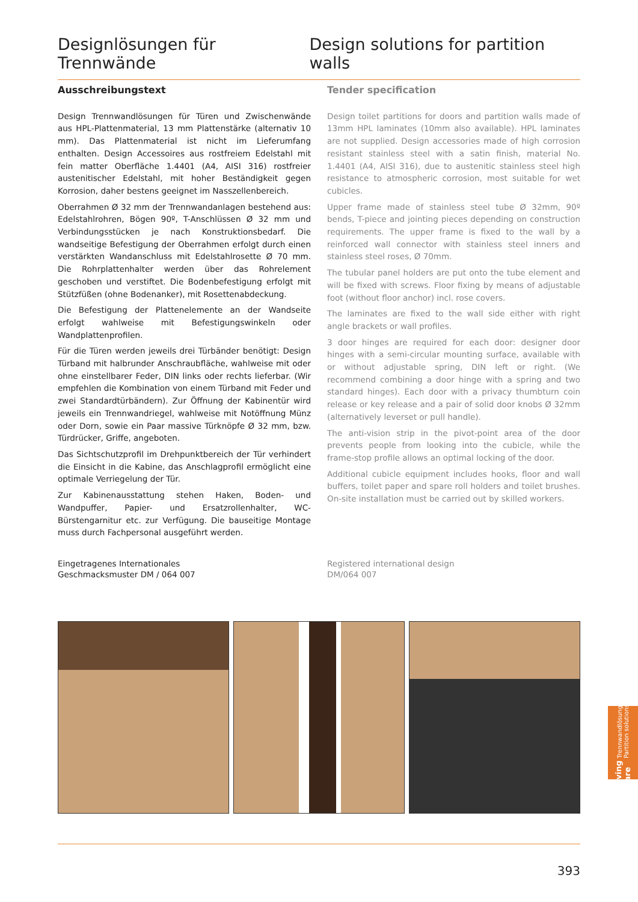Designlösungen für Trennwände Design solutions for partition walls
Ausschreibungstext
Design Trennwandlösungen für Türen und Zwischenwände aus HPL-Plattenmaterial, 13 mm Plattenstärke (alternativ 10 mm). Das Plattenmaterial ist nicht im Lieferumfang enthalten. Design Accessoires aus rostfreiem Edelstahl mit fein matter Oberfläche 1.4401 (A4, AISI 316) rostfreier austenitischer Edelstahl, mit hoher Beständigkeit gegen Korrosion, daher bestens geeignet im Nasszellenbereich.
Oberrahmen Ø 32 mm der Trennwandanlagen bestehend aus: Edelstahlrohren, Bögen 90º, T-Anschlüssen Ø 32 mm und Verbindungsstücken je nach Konstruktionsbedarf. Die wandseitige Befestigung der Oberrahmen erfolgt durch einen verstärkten Wandanschluss mit Edelstahlrosette Ø 70 mm. Die Rohrplattenhalter werden über das Rohrelement geschoben und verstiftet. Die Bodenbefestigung erfolgt mit Stützfüßen (ohne Bodenanker), mit Rosettenabdeckung.
Die Befestigung der Plattenelemente an der Wandseite erfolgt wahlweise mit Befestigungswinkeln oder Wandplattenprofilen.
Für die Türen werden jeweils drei Türbänder benötigt: Design Türband mit halbrunder Anschraubfläche, wahlweise mit oder ohne einstellbarer Feder, DIN links oder rechts lieferbar. (Wir empfehlen die Kombination von einem Türband mit Feder und zwei Standardtürbändern). Zur Öffnung der Kabinentür wird jeweils ein Trennwandriegel, wahlweise mit Notöffnung Münz oder Dorn, sowie ein Paar massive Türknöpfe Ø 32 mm, bzw. Türdrücker, Griffe, angeboten.
Das Sichtschutzprofil im Drehpunktbereich der Tür verhindert die Einsicht in die Kabine, das Anschlagprofil ermöglicht eine optimale Verriegelung der Tür.
Zur Kabinenausstattung stehen Haken, Boden- und Wandpuffer, Papier- und Ersatzrollenhalter, WC-Bürstengarnitur etc. zur Verfügung. Die bauseitige Montage muss durch Fachpersonal ausgeführt werden.
Tender specification
Design toilet partitions for doors and partition walls made of 13mm HPL laminates (10mm also available). HPL laminates are not supplied. Design accessories made of high corrosion resistant stainless steel with a satin finish, material No. 1.4401 (A4, AISI 316), due to austenitic stainless steel high resistance to atmospheric corrosion, most suitable for wet cubicles.
Upper frame made of stainless steel tube Ø 32mm, 90º bends, T-piece and jointing pieces depending on construction requirements. The upper frame is fixed to the wall by a reinforced wall connector with stainless steel inners and stainless steel roses, Ø 70mm.
The tubular panel holders are put onto the tube element and will be fixed with screws. Floor fixing by means of adjustable foot (without floor anchor) incl. rose covers.
The laminates are fixed to the wall side either with right angle brackets or wall profiles.
3 door hinges are required for each door: designer door hinges with a semi-circular mounting surface, available with or without adjustable spring, DIN left or right. (We recommend combining a door hinge with a spring and two standard hinges). Each door with a privacy thumbturn coin release or key release and a pair of solid door knobs Ø 32mm (alternatively leverset or pull handle).
The anti-vision strip in the pivot-point area of the door prevents people from looking into the cubicle, while the frame-stop profile allows an optimal locking of the door.
Additional cubicle equipment includes hooks, floor and wall buffers, toilet paper and spare roll holders and toilet brushes. On-site installation must be carried out by skilled workers.
Eingetragenes Internationales
Geschmacksmuster DM / 064 007
Registered international design
DM/064 007
Living Care Trennwandlösungen
Partition solutions
393